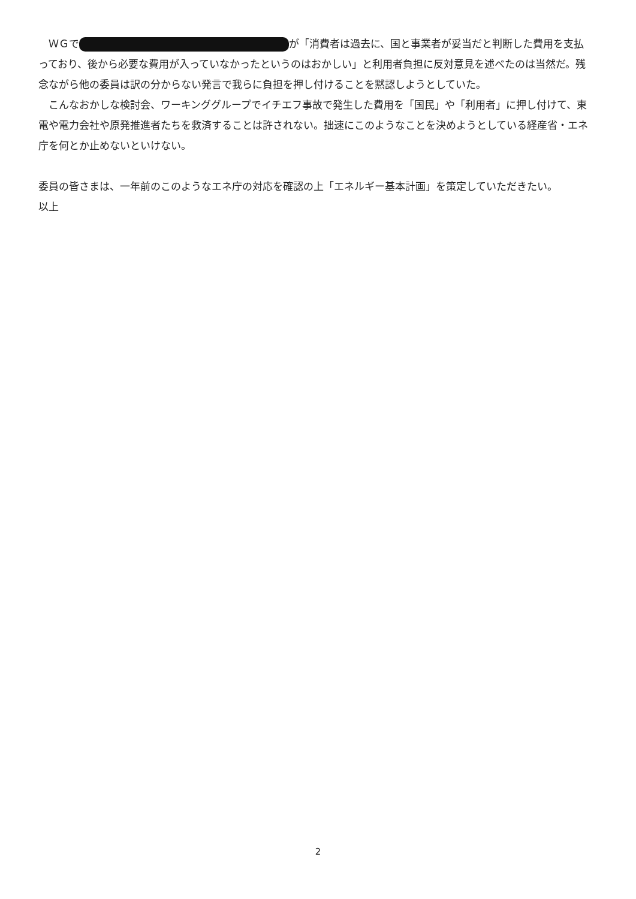ＷＧで が「消費者は過去に、国と事業者が妥当だと判断した費用を支払っており、後から必要な費用が入っていなかったというのはおかしい」と利用者負担に反対意見を述べたのは当然だ。残念ながら他の委員は訳の分からない発言で我らに負担を押し付けることを黙認しようとしていた。
こんなおかしな検討会、ワーキンググループでイチエフ事故で発生した費用を「国民」や「利用者」に押し付けて、東電や電力会社や原発推進者たちを救済することは許されない。拙速にこのようなことを決めようとしている経産省・エネ庁を何とか止めないといけない。
委員の皆さまは、一年前のこのようなエネ庁の対応を確認の上「エネルギー基本計画」を策定していただきたい。
以上
2